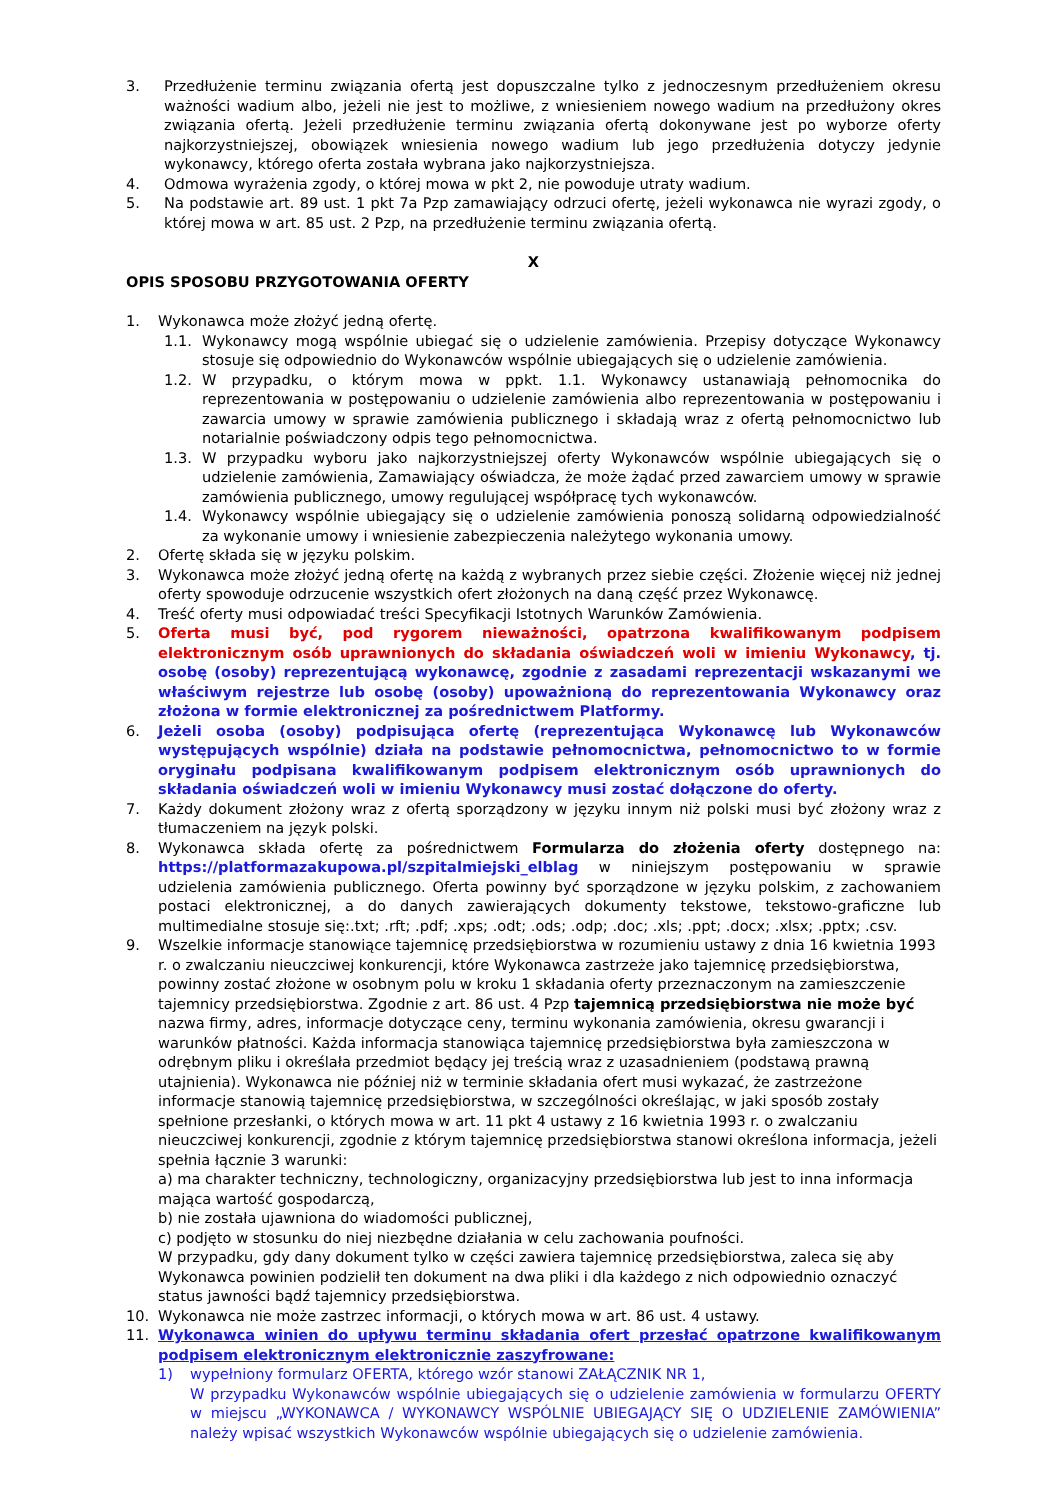3. Przedłużenie terminu związania ofertą jest dopuszczalne tylko z jednoczesnym przedłużeniem okresu ważności wadium albo, jeżeli nie jest to możliwe, z wniesieniem nowego wadium na przedłużony okres związania ofertą. Jeżeli przedłużenie terminu związania ofertą dokonywane jest po wyborze oferty najkorzystniejszej, obowiązek wniesienia nowego wadium lub jego przedłużenia dotyczy jedynie wykonawcy, którego oferta została wybrana jako najkorzystniejsza.
4. Odmowa wyrażenia zgody, o której mowa w pkt 2, nie powoduje utraty wadium.
5. Na podstawie art. 89 ust. 1 pkt 7a Pzp zamawiający odrzuci ofertę, jeżeli wykonawca nie wyrazi zgody, o której mowa w art. 85 ust. 2 Pzp, na przedłużenie terminu związania ofertą.
X
OPIS SPOSOBU PRZYGOTOWANIA OFERTY
1. Wykonawca może złożyć jedną ofertę.
1.1. Wykonawcy mogą wspólnie ubiegać się o udzielenie zamówienia. Przepisy dotyczące Wykonawcy stosuje się odpowiednio do Wykonawców wspólnie ubiegających się o udzielenie zamówienia.
1.2. W przypadku, o którym mowa w ppkt. 1.1. Wykonawcy ustanawiają pełnomocnika do reprezentowania w postępowaniu o udzielenie zamówienia albo reprezentowania w postępowaniu i zawarcia umowy w sprawie zamówienia publicznego i składają wraz z ofertą pełnomocnictwo lub notarialnie poświadczony odpis tego pełnomocnictwa.
1.3. W przypadku wyboru jako najkorzystniejszej oferty Wykonawców wspólnie ubiegających się o udzielenie zamówienia, Zamawiający oświadcza, że może żądać przed zawarciem umowy w sprawie zamówienia publicznego, umowy regulującej współpracę tych wykonawców.
1.4. Wykonawcy wspólnie ubiegający się o udzielenie zamówienia ponoszą solidarną odpowiedzialność za wykonanie umowy i wniesienie zabezpieczenia należytego wykonania umowy.
2. Ofertę składa się w języku polskim.
3. Wykonawca może złożyć jedną ofertę na każdą z wybranych przez siebie części. Złożenie więcej niż jednej oferty spowoduje odrzucenie wszystkich ofert złożonych na daną część przez Wykonawcę.
4. Treść oferty musi odpowiadać treści Specyfikacji Istotnych Warunków Zamówienia.
5. Oferta musi być, pod rygorem nieważności, opatrzona kwalifikowanym podpisem elektronicznym osób uprawnionych do składania oświadczeń woli w imieniu Wykonawcy, tj. osobę (osoby) reprezentującą wykonawcę, zgodnie z zasadami reprezentacji wskazanymi we właściwym rejestrze lub osobę (osoby) upoważnioną do reprezentowania Wykonawcy oraz złożona w formie elektronicznej za pośrednictwem Platformy.
6. Jeżeli osoba (osoby) podpisująca ofertę (reprezentująca Wykonawcę lub Wykonawców występujących wspólnie) działa na podstawie pełnomocnictwa, pełnomocnictwo to w formie oryginału podpisana kwalifikowanym podpisem elektronicznym osób uprawnionych do składania oświadczeń woli w imieniu Wykonawcy musi zostać dołączone do oferty.
7. Każdy dokument złożony wraz z ofertą sporządzony w języku innym niż polski musi być złożony wraz z tłumaczeniem na język polski.
8. Wykonawca składa ofertę za pośrednictwem Formularza do złożenia oferty dostępnego na: https://platformazakupowa.pl/szpitalmiejski_elblag w niniejszym postępowaniu w sprawie udzielenia zamówienia publicznego. Oferta powinny być sporządzone w języku polskim, z zachowaniem postaci elektronicznej, a do danych zawierających dokumenty tekstowe, tekstowo-graficzne lub multimedialne stosuje się:.txt; .rft; .pdf; .xps; .odt; .ods; .odp; .doc; .xls; .ppt; .docx; .xlsx; .pptx; .csv.
9. Wszelkie informacje stanowiące tajemnicę przedsiębiorstwa w rozumieniu ustawy z dnia 16 kwietnia 1993 r. o zwalczaniu nieuczciwej konkurencji, które Wykonawca zastrzeże jako tajemnicę przedsiębiorstwa, powinny zostać złożone w osobnym polu w kroku 1 składania oferty przeznaczonym na zamieszczenie tajemnicy przedsiębiorstwa. Zgodnie z art. 86 ust. 4 Pzp tajemnicą przedsiębiorstwa nie może być nazwa firmy, adres, informacje dotyczące ceny, terminu wykonania zamówienia, okresu gwarancji i warunków płatności. Każda informacja stanowiąca tajemnicę przedsiębiorstwa była zamieszczona w odrębnym pliku i określała przedmiot będący jej treścią wraz z uzasadnieniem (podstawą prawną utajnienia). Wykonawca nie później niż w terminie składania ofert musi wykazać, że zastrzeżone informacje stanowią tajemnicę przedsiębiorstwa, w szczególności określając, w jaki sposób zostały spełnione przesłanki, o których mowa w art. 11 pkt 4 ustawy z 16 kwietnia 1993 r. o zwalczaniu nieuczciwej konkurencji, zgodnie z którym tajemnicę przedsiębiorstwa stanowi określona informacja, jeżeli spełnia łącznie 3 warunki:
a) ma charakter techniczny, technologiczny, organizacyjny przedsiębiorstwa lub jest to inna informacja mająca wartość gospodarczą,
b) nie została ujawniona do wiadomości publicznej,
c) podjęto w stosunku do niej niezbędne działania w celu zachowania poufności.
W przypadku, gdy dany dokument tylko w części zawiera tajemnicę przedsiębiorstwa, zaleca się aby Wykonawca powinien podzielił ten dokument na dwa pliki i dla każdego z nich odpowiednio oznaczyć status jawności bądź tajemnicy przedsiębiorstwa.
10. Wykonawca nie może zastrzec informacji, o których mowa w art. 86 ust. 4 ustawy.
11. Wykonawca winien do upływu terminu składania ofert przesłać opatrzone kwalifikowanym podpisem elektronicznym elektronicznie zaszyfrowane:
1) wypełniony formularz OFERTA, którego wzór stanowi ZAŁĄCZNIK NR 1,
W przypadku Wykonawców wspólnie ubiegających się o udzielenie zamówienia w formularzu OFERTY w miejscu „WYKONAWCA / WYKONAWCY WSPÓLNIE UBIEGAJĄCY SIĘ O UDZIELENIE ZAMÓWIENIA” należy wpisać wszystkich Wykonawców wspólnie ubiegających się o udzielenie zamówienia.